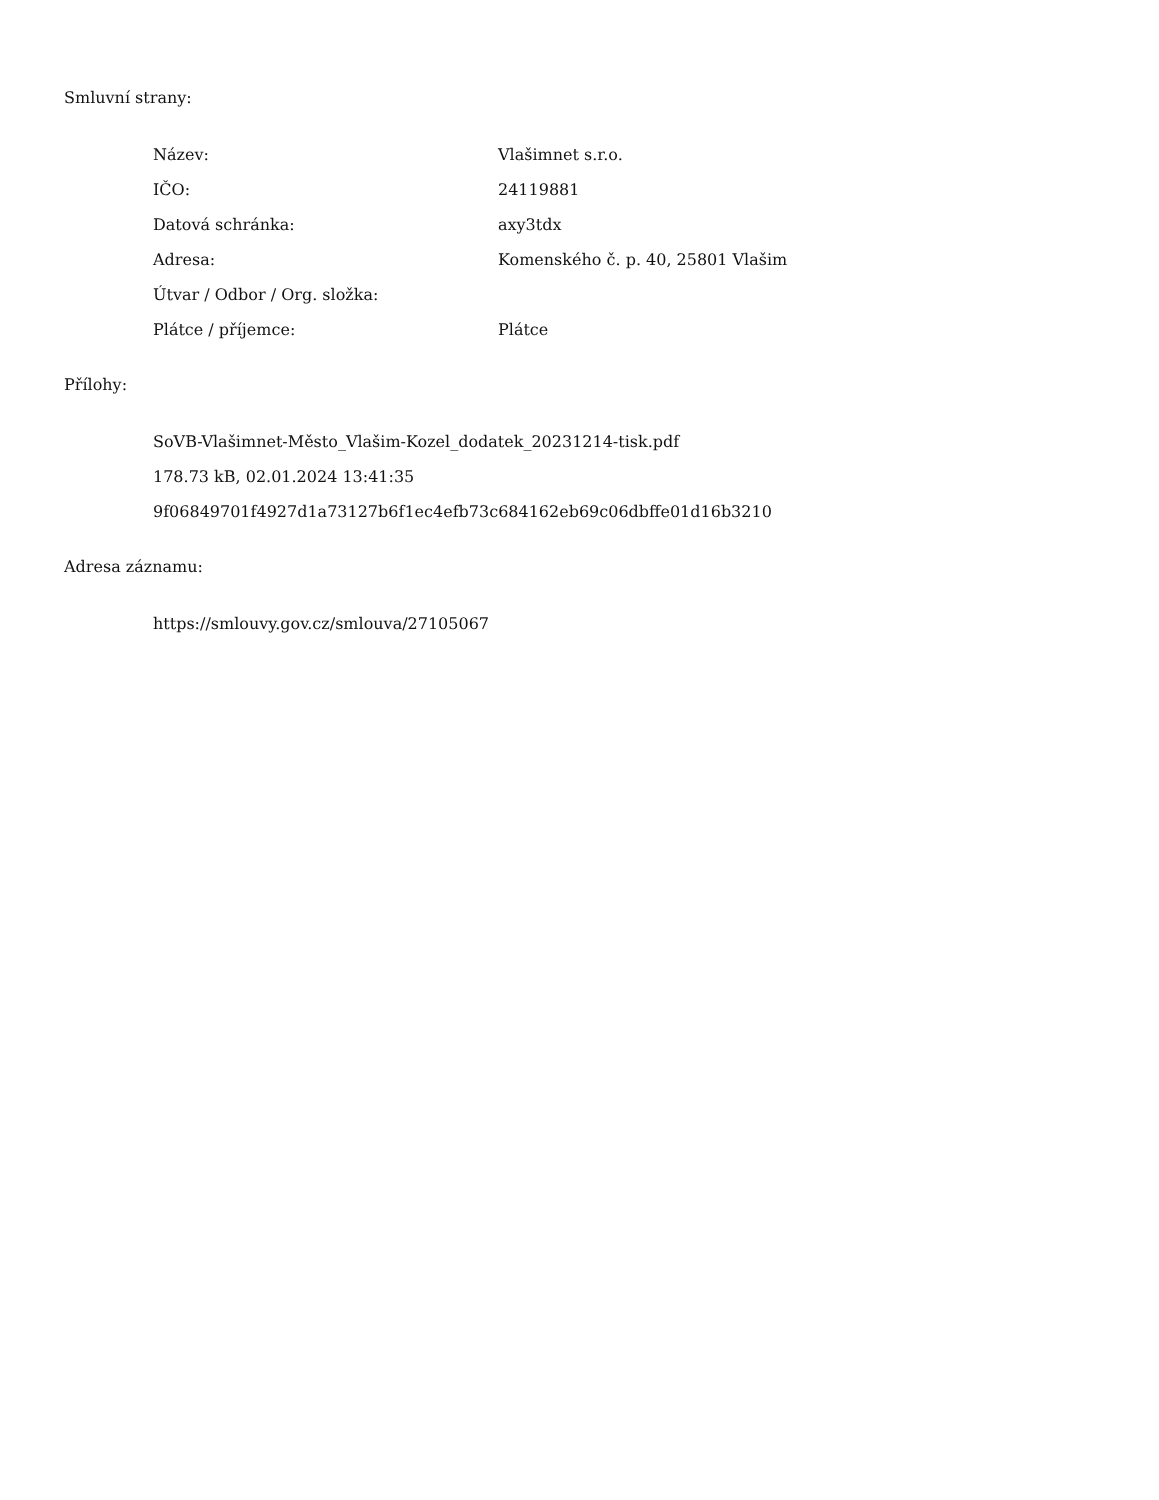Smluvní strany:
| Název: | Vlašimnet s.r.o. |
| IČO: | 24119881 |
| Datová schránka: | axy3tdx |
| Adresa: | Komenského č. p. 40, 25801 Vlašim |
| Útvar / Odbor / Org. složka: | |
| Plátce / příjemce: | Plátce |
Přílohy:
SoVB-Vlašimnet-Město_Vlašim-Kozel_dodatek_20231214-tisk.pdf
178.73 kB, 02.01.2024 13:41:35
9f06849701f4927d1a73127b6f1ec4efb73c684162eb69c06dbffe01d16b3210
Adresa záznamu:
https://smlouvy.gov.cz/smlouva/27105067